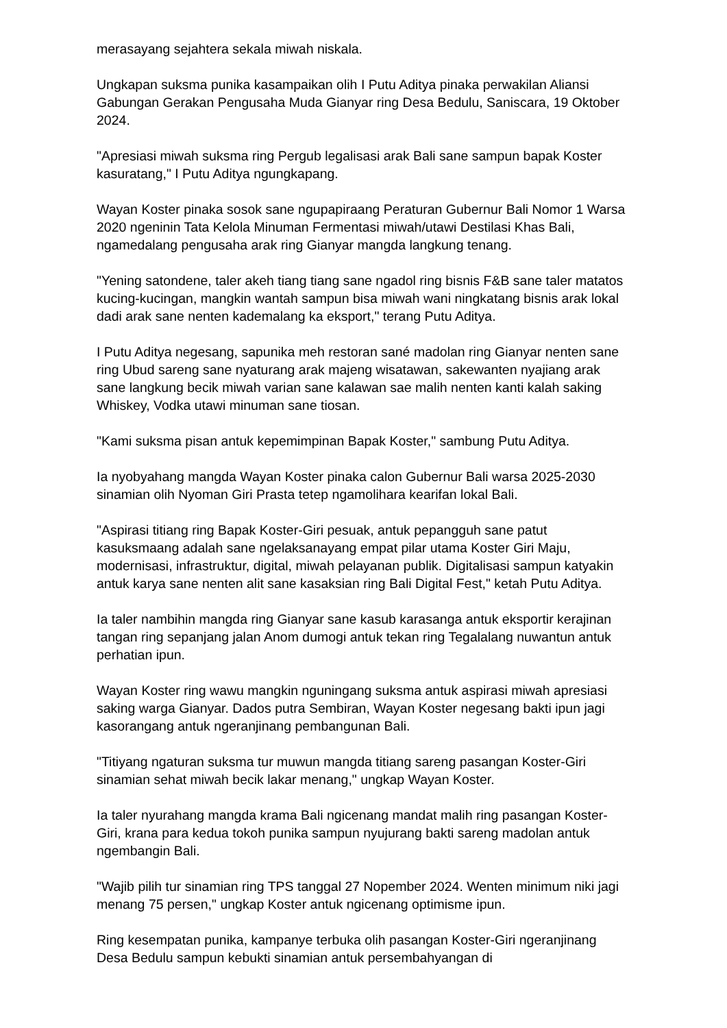merasayang sejahtera sekala miwah niskala.
Ungkapan suksma punika kasampaikan olih I Putu Aditya pinaka perwakilan Aliansi Gabungan Gerakan Pengusaha Muda Gianyar ring Desa Bedulu, Saniscara, 19 Oktober 2024.
"Apresiasi miwah suksma ring Pergub legalisasi arak Bali sane sampun bapak Koster kasuratang," I Putu Aditya ngungkapang.
Wayan Koster pinaka sosok sane ngupapiraang Peraturan Gubernur Bali Nomor 1 Warsa 2020 ngeninin Tata Kelola Minuman Fermentasi miwah/utawi Destilasi Khas Bali, ngamedalang pengusaha arak ring Gianyar mangda langkung tenang.
"Yening satondene, taler akeh tiang tiang sane ngadol ring bisnis F&B sane taler matatos kucing-kucingan, mangkin wantah sampun bisa miwah wani ningkatang bisnis arak lokal dadi arak sane nenten kademalang ka eksport," terang Putu Aditya.
I Putu Aditya negesang, sapunika meh restoran sané madolan ring Gianyar nenten sane ring Ubud sareng sane nyaturang arak majeng wisatawan, sakewanten nyajiang arak sane langkung becik miwah varian sane kalawan sae malih nenten kanti kalah saking Whiskey, Vodka utawi minuman sane tiosan.
"Kami suksma pisan antuk kepemimpinan Bapak Koster," sambung Putu Aditya.
Ia nyobyahang mangda Wayan Koster pinaka calon Gubernur Bali warsa 2025-2030 sinamian olih Nyoman Giri Prasta tetep ngamolihara kearifan lokal Bali.
"Aspirasi titiang ring Bapak Koster-Giri pesuak, antuk pepangguh sane patut kasuksmaang adalah sane ngelaksanayang empat pilar utama Koster Giri Maju, modernisasi, infrastruktur, digital, miwah pelayanan publik. Digitalisasi sampun katyakin antuk karya sane nenten alit sane kasaksian ring Bali Digital Fest," ketah Putu Aditya.
Ia taler nambihin mangda ring Gianyar sane kasub karasanga antuk eksportir kerajinan tangan ring sepanjang jalan Anom dumogi antuk tekan ring Tegalalang nuwantun antuk perhatian ipun.
Wayan Koster ring wawu mangkin nguningang suksma antuk aspirasi miwah apresiasi saking warga Gianyar. Dados putra Sembiran, Wayan Koster negesang bakti ipun jagi kasorangang antuk ngeranjinang pembangunan Bali.
"Titiyang ngaturan suksma tur muwun mangda titiang sareng pasangan Koster-Giri sinamian sehat miwah becik lakar menang," ungkap Wayan Koster.
Ia taler nyurahang mangda krama Bali ngicenang mandat malih ring pasangan Koster-Giri, krana para kedua tokoh punika sampun nyujurang bakti sareng madolan antuk ngembangin Bali.
"Wajib pilih tur sinamian ring TPS tanggal 27 Nopember 2024. Wenten minimum niki jagi menang 75 persen," ungkap Koster antuk ngicenang optimisme ipun.
Ring kesempatan punika, kampanye terbuka olih pasangan Koster-Giri ngeranjinang Desa Bedulu sampun kebukti sinamian antuk persembahyangan di